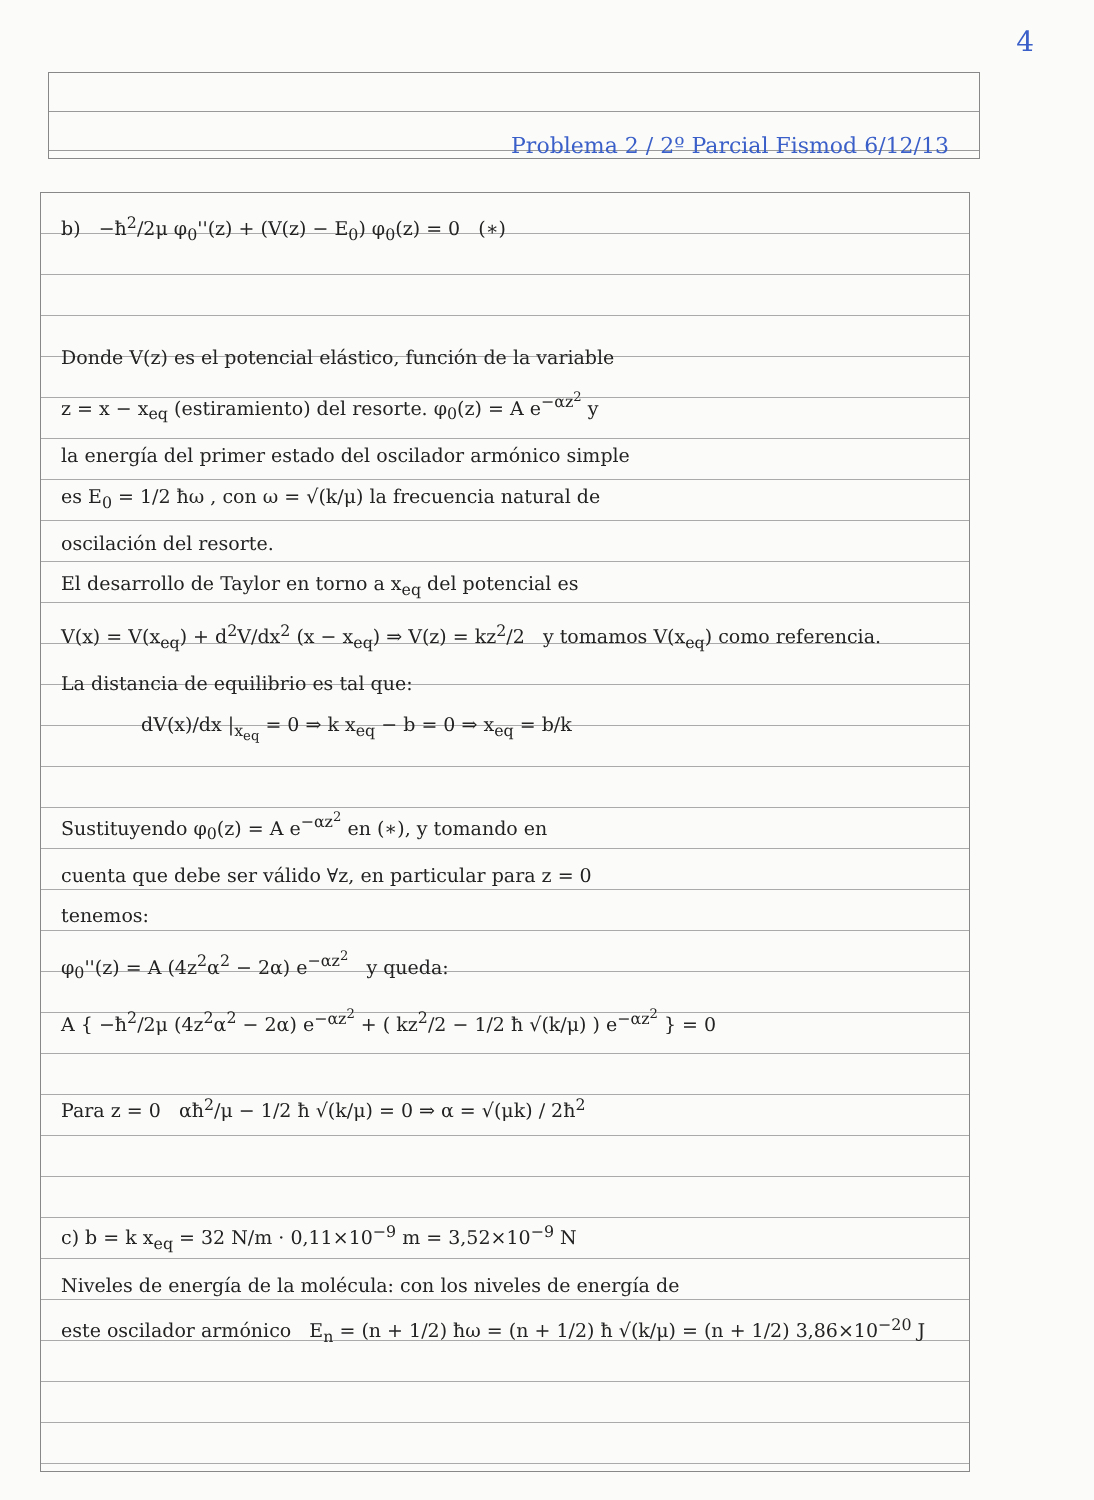4
Problema 2 / 2º Parcial Fismod 6/12/13
b) −ħ<sup>2</sup>/2μ φ<sub>0</sub>''(z) + (V(z) − E<sub>0</sub>) φ<sub>0</sub>(z) = 0 (∗)
Donde V(z) es el potencial elástico, función de la variable
z = x − x<sub>eq</sub> (estiramiento) del resorte. φ<sub>0</sub>(z) = A e<sup>−αz<sup>2</sup></sup> y
la energía del primer estado del oscilador armónico simple
es E<sub>0</sub> = 1/2 ħω , con ω = √(k/μ) la frecuencia natural de
oscilación del resorte.
El desarrollo de Taylor en torno a x<sub>eq</sub> del potencial es
V(x) = V(x<sub>eq</sub>) + d<sup>2</sup>V/dx<sup>2</sup> (x − x<sub>eq</sub>) ⇒ V(z) = kz<sup>2</sup>/2 y tomamos V(x<sub>eq</sub>) como referencia.
La distancia de equilibrio es tal que:
dV(x)/dx |<sub>x<sub>eq</sub></sub> = 0 ⇒ k x<sub>eq</sub> − b = 0 ⇒ x<sub>eq</sub> = b/k
Sustituyendo φ<sub>0</sub>(z) = A e<sup>−αz<sup>2</sup></sup> en (∗), y tomando en
cuenta que debe ser válido ∀z, en particular para z = 0
tenemos:
φ<sub>0</sub>''(z) = A (4z<sup>2</sup>α<sup>2</sup> − 2α) e<sup>−αz<sup>2</sup></sup> y queda:
A { −ħ<sup>2</sup>/2μ (4z<sup>2</sup>α<sup>2</sup> − 2α) e<sup>−αz<sup>2</sup></sup> + ( kz<sup>2</sup>/2 − 1/2 ħ √(k/μ) ) e<sup>−αz<sup>2</sup></sup> } = 0
Para z = 0 αħ<sup>2</sup>/μ − 1/2 ħ √(k/μ) = 0 ⇒ α = √(μk) / 2ħ<sup>2</sup>
c) b = k x<sub>eq</sub> = 32 N/m · 0,11×10<sup>−9</sup> m = 3,52×10<sup>−9</sup> N
Niveles de energía de la molécula: con los niveles de energía de
este oscilador armónico E<sub>n</sub> = (n + 1/2) ħω = (n + 1/2) ħ √(k/μ) = (n + 1/2) 3,86×10<sup>−20</sup> J